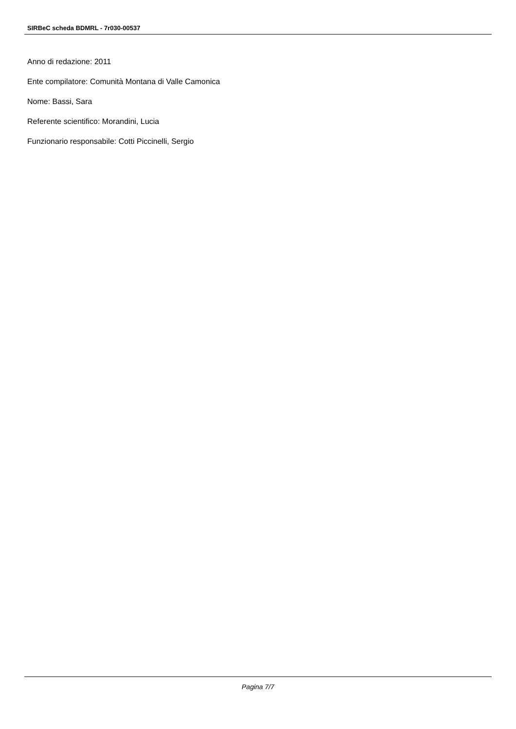SIRBeC scheda BDMRL - 7r030-00537
Anno di redazione: 2011
Ente compilatore: Comunità Montana di Valle Camonica
Nome: Bassi, Sara
Referente scientifico: Morandini, Lucia
Funzionario responsabile: Cotti Piccinelli, Sergio
Pagina 7/7